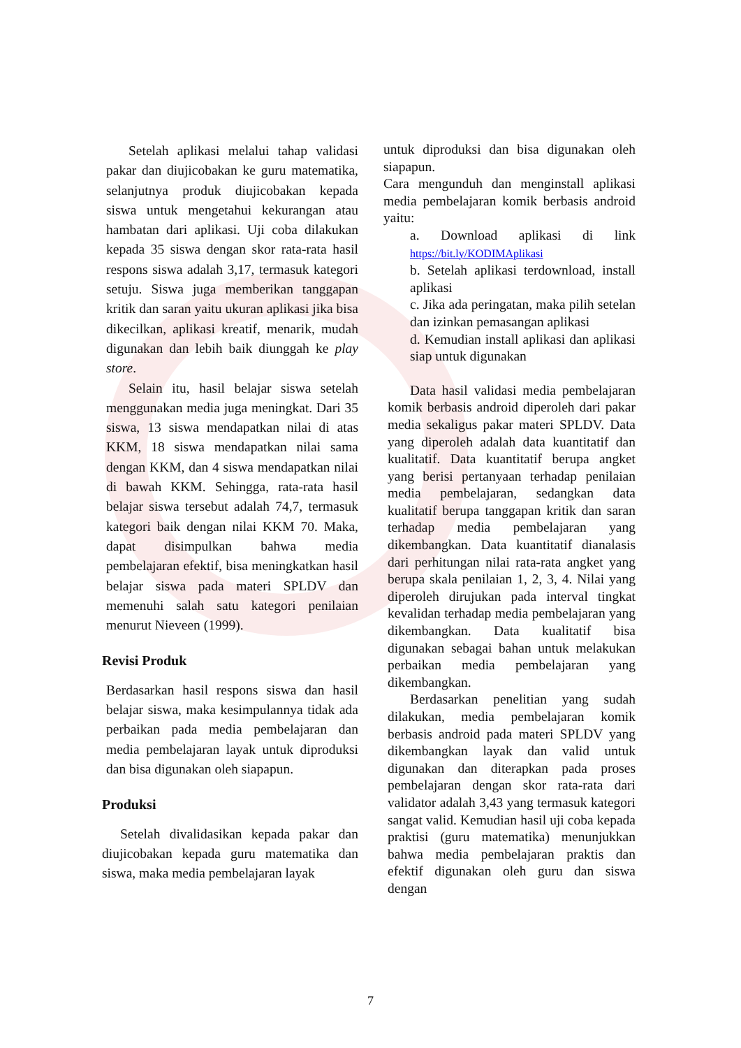Setelah aplikasi melalui tahap validasi pakar dan diujicobakan ke guru matematika, selanjutnya produk diujicobakan kepada siswa untuk mengetahui kekurangan atau hambatan dari aplikasi. Uji coba dilakukan kepada 35 siswa dengan skor rata-rata hasil respons siswa adalah 3,17, termasuk kategori setuju. Siswa juga memberikan tanggapan kritik dan saran yaitu ukuran aplikasi jika bisa dikecilkan, aplikasi kreatif, menarik, mudah digunakan dan lebih baik diunggah ke play store.
Selain itu, hasil belajar siswa setelah menggunakan media juga meningkat. Dari 35 siswa, 13 siswa mendapatkan nilai di atas KKM, 18 siswa mendapatkan nilai sama dengan KKM, dan 4 siswa mendapatkan nilai di bawah KKM. Sehingga, rata-rata hasil belajar siswa tersebut adalah 74,7, termasuk kategori baik dengan nilai KKM 70. Maka, dapat disimpulkan bahwa media pembelajaran efektif, bisa meningkatkan hasil belajar siswa pada materi SPLDV dan memenuhi salah satu kategori penilaian menurut Nieveen (1999).
Revisi Produk
Berdasarkan hasil respons siswa dan hasil belajar siswa, maka kesimpulannya tidak ada perbaikan pada media pembelajaran dan media pembelajaran layak untuk diproduksi dan bisa digunakan oleh siapapun.
Produksi
Setelah divalidasikan kepada pakar dan diujicobakan kepada guru matematika dan siswa, maka media pembelajaran layak
untuk diproduksi dan bisa digunakan oleh siapapun.
Cara mengunduh dan menginstall aplikasi media pembelajaran komik berbasis android yaitu:
a. Download aplikasi di link https://bit.ly/KODIMAplikasi
b. Setelah aplikasi terdownload, install aplikasi
c. Jika ada peringatan, maka pilih setelan dan izinkan pemasangan aplikasi
d. Kemudian install aplikasi dan aplikasi siap untuk digunakan
Data hasil validasi media pembelajaran komik berbasis android diperoleh dari pakar media sekaligus pakar materi SPLDV. Data yang diperoleh adalah data kuantitatif dan kualitatif. Data kuantitatif berupa angket yang berisi pertanyaan terhadap penilaian media pembelajaran, sedangkan data kualitatif berupa tanggapan kritik dan saran terhadap media pembelajaran yang dikembangkan. Data kuantitatif dianalasis dari perhitungan nilai rata-rata angket yang berupa skala penilaian 1, 2, 3, 4. Nilai yang diperoleh dirujukan pada interval tingkat kevalidan terhadap media pembelajaran yang dikembangkan. Data kualitatif bisa digunakan sebagai bahan untuk melakukan perbaikan media pembelajaran yang dikembangkan.
Berdasarkan penelitian yang sudah dilakukan, media pembelajaran komik berbasis android pada materi SPLDV yang dikembangkan layak dan valid untuk digunakan dan diterapkan pada proses pembelajaran dengan skor rata-rata dari validator adalah 3,43 yang termasuk kategori sangat valid. Kemudian hasil uji coba kepada praktisi (guru matematika) menunjukkan bahwa media pembelajaran praktis dan efektif digunakan oleh guru dan siswa dengan
7